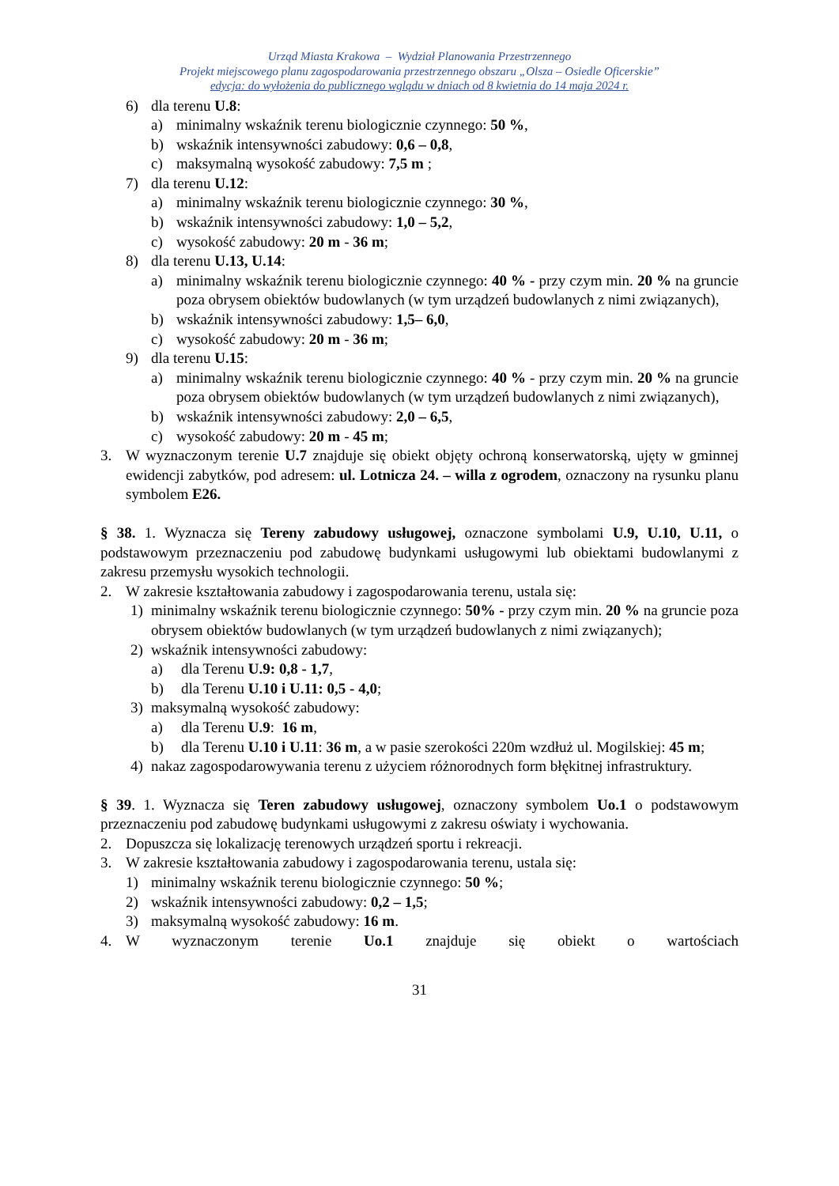Urząd Miasta Krakowa – Wydział Planowania Przestrzennego
Projekt miejscowego planu zagospodarowania przestrzennego obszaru „Olsza – Osiedle Oficerskie”
edycja: do wyłożenia do publicznego wglądu w dniach od 8 kwietnia do 14 maja 2024 r.
6) dla terenu U.8:
a) minimalny wskaźnik terenu biologicznie czynnego: 50 %,
b) wskaźnik intensywności zabudowy: 0,6 – 0,8,
c) maksymalną wysokość zabudowy: 7,5 m ;
7) dla terenu U.12:
a) minimalny wskaźnik terenu biologicznie czynnego: 30 %,
b) wskaźnik intensywności zabudowy: 1,0 – 5,2,
c) wysokość zabudowy: 20 m - 36 m;
8) dla terenu U.13, U.14:
a) minimalny wskaźnik terenu biologicznie czynnego: 40 % - przy czym min. 20 % na gruncie poza obrysem obiektów budowlanych (w tym urządzeń budowlanych z nimi związanych),
b) wskaźnik intensywności zabudowy: 1,5– 6,0,
c) wysokość zabudowy: 20 m - 36 m;
9) dla terenu U.15:
a) minimalny wskaźnik terenu biologicznie czynnego: 40 % - przy czym min. 20 % na gruncie poza obrysem obiektów budowlanych (w tym urządzeń budowlanych z nimi związanych),
b) wskaźnik intensywności zabudowy: 2,0 – 6,5,
c) wysokość zabudowy: 20 m - 45 m;
3. W wyznaczonym terenie U.7 znajduje się obiekt objęty ochroną konserwatorską, ujęty w gminnej ewidencji zabytków, pod adresem: ul. Lotnicza 24. – willa z ogrodem, oznaczony na rysunku planu symbolem E26.
§ 38. 1. Wyznacza się Tereny zabudowy usługowej, oznaczone symbolami U.9, U.10, U.11, o podstawowym przeznaczeniu pod zabudowę budynkami usługowymi lub obiektami budowlanymi z zakresu przemysłu wysokich technologii.
2. W zakresie kształtowania zabudowy i zagospodarowania terenu, ustala się:
1) minimalny wskaźnik terenu biologicznie czynnego: 50% - przy czym min. 20 % na gruncie poza obrysem obiektów budowlanych (w tym urządzeń budowlanych z nimi związanych);
2) wskaźnik intensywności zabudowy:
a) dla Terenu U.9: 0,8 - 1,7,
b) dla Terenu U.10 i U.11: 0,5 - 4,0;
3) maksymalną wysokość zabudowy:
a) dla Terenu U.9: 16 m,
b) dla Terenu U.10 i U.11: 36 m, a w pasie szerokości 220m wzdłuż ul. Mogilskiej: 45 m;
4) nakaz zagospodarowywania terenu z użyciem różnorodnych form błękitnej infrastruktury.
§ 39. 1. Wyznacza się Teren zabudowy usługowej, oznaczony symbolem Uo.1 o podstawowym przeznaczeniu pod zabudowę budynkami usługowymi z zakresu oświaty i wychowania.
2. Dopuszcza się lokalizację terenowych urządzeń sportu i rekreacji.
3. W zakresie kształtowania zabudowy i zagospodarowania terenu, ustala się:
1) minimalny wskaźnik terenu biologicznie czynnego: 50 %;
2) wskaźnik intensywności zabudowy: 0,2 – 1,5;
3) maksymalną wysokość zabudowy: 16 m.
4. W wyznaczonym terenie Uo.1 znajduje się obiekt o wartościach
31